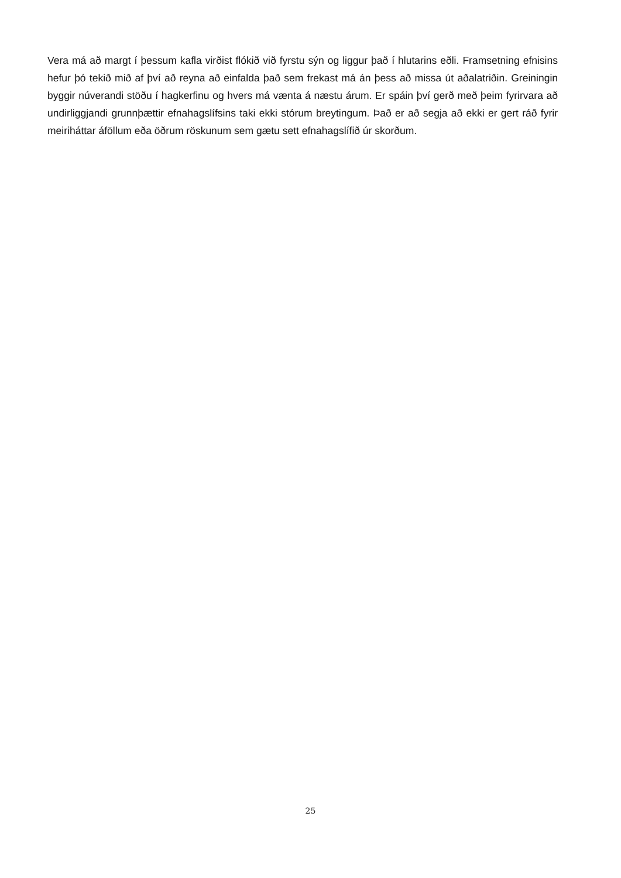Vera má að margt í þessum kafla virðist flókið við fyrstu sýn og liggur það í hlutarins eðli. Framsetning efnisins hefur þó tekið mið af því að reyna að einfalda það sem frekast má án þess að missa út aðalatriðin. Greiningin byggir núverandi stöðu í hagkerfinu og hvers má vænta á næstu árum. Er spáin því gerð með þeim fyrirvara að undirliggjandi grunnþættir efnahagslífsins taki ekki stórum breytingum. Það er að segja að ekki er gert ráð fyrir meiriháttar áföllum eða öðrum röskunum sem gætu sett efnahagslífið úr skorðum.
25